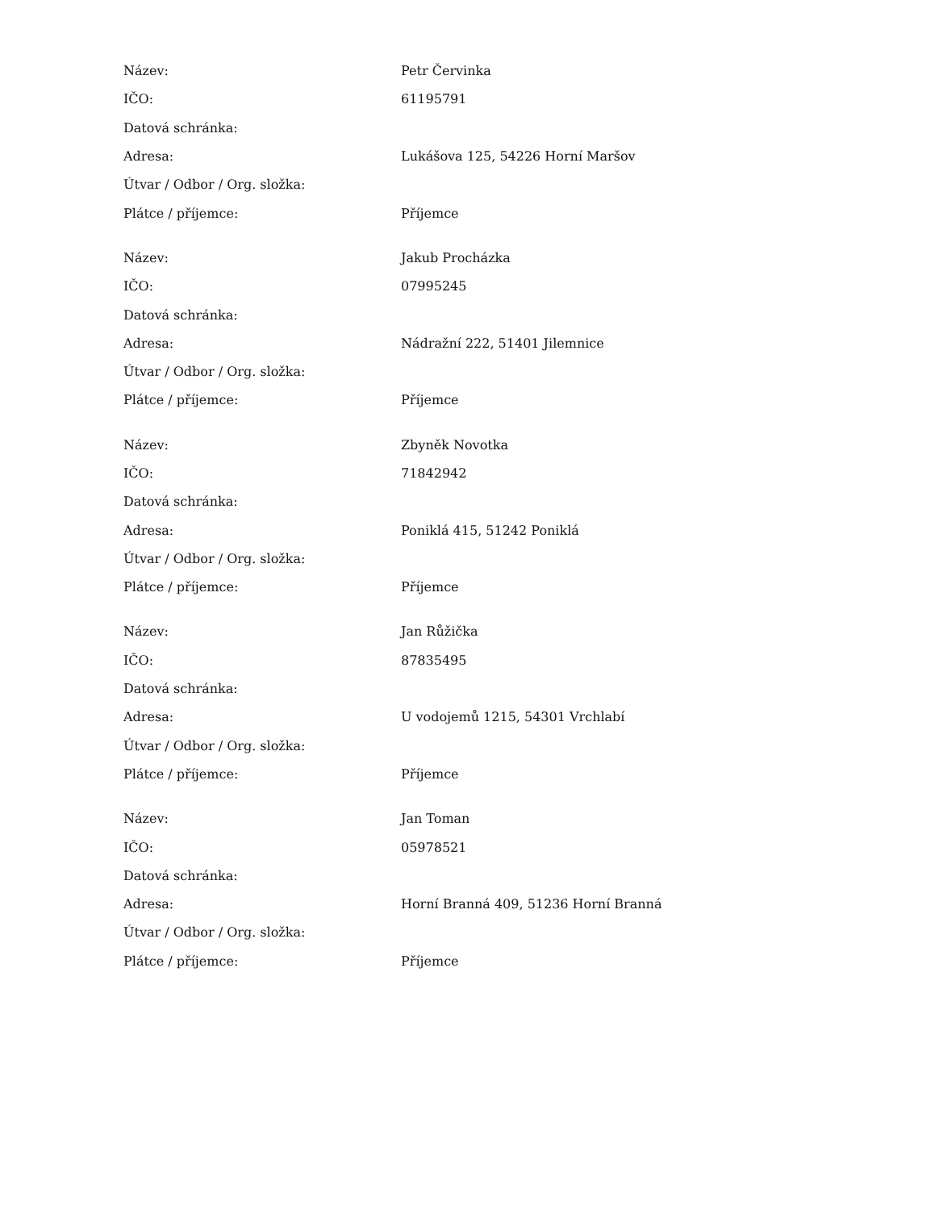| Název: | Petr Červinka |
| IČO: | 61195791 |
| Datová schránka: | |
| Adresa: | Lukášova 125, 54226 Horní Maršov |
| Útvar / Odbor / Org. složka: | |
| Plátce / příjemce: | Příjemce |
| Název: | Jakub Procházka |
| IČO: | 07995245 |
| Datová schránka: | |
| Adresa: | Nádražní 222, 51401 Jilemnice |
| Útvar / Odbor / Org. složka: | |
| Plátce / příjemce: | Příjemce |
| Název: | Zbyněk Novotka |
| IČO: | 71842942 |
| Datová schránka: | |
| Adresa: | Poniklá 415, 51242 Poniklá |
| Útvar / Odbor / Org. složka: | |
| Plátce / příjemce: | Příjemce |
| Název: | Jan Růžička |
| IČO: | 87835495 |
| Datová schránka: | |
| Adresa: | U vodojemů 1215, 54301 Vrchlabí |
| Útvar / Odbor / Org. složka: | |
| Plátce / příjemce: | Příjemce |
| Název: | Jan Toman |
| IČO: | 05978521 |
| Datová schránka: | |
| Adresa: | Horní Branná 409, 51236 Horní Branná |
| Útvar / Odbor / Org. složka: | |
| Plátce / příjemce: | Příjemce |